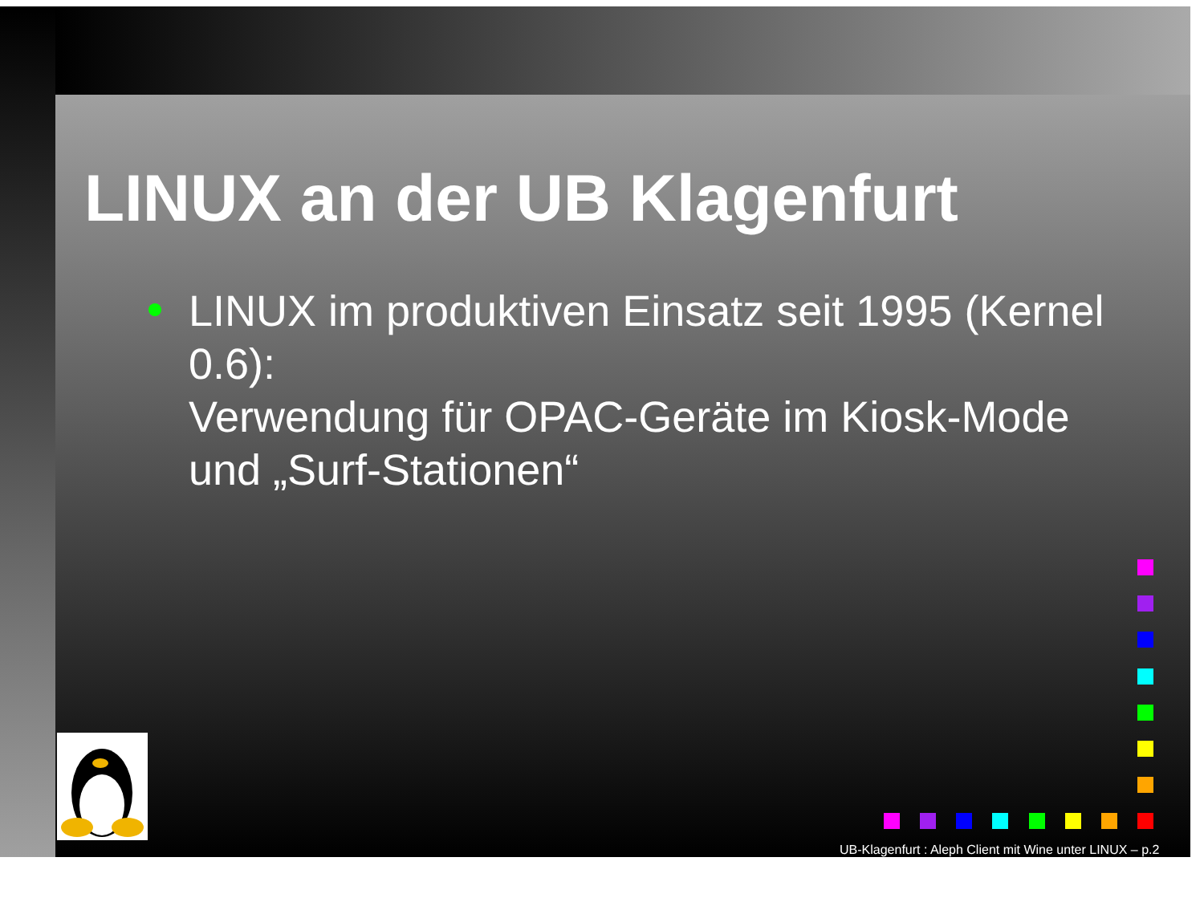LINUX an der UB Klagenfurt
LINUX im produktiven Einsatz seit 1995 (Kernel 0.6):
Verwendung für OPAC-Geräte im Kiosk-Mode und „Surf-Stationen“
UB-Klagenfurt : Aleph Client mit Wine unter LINUX – p.2